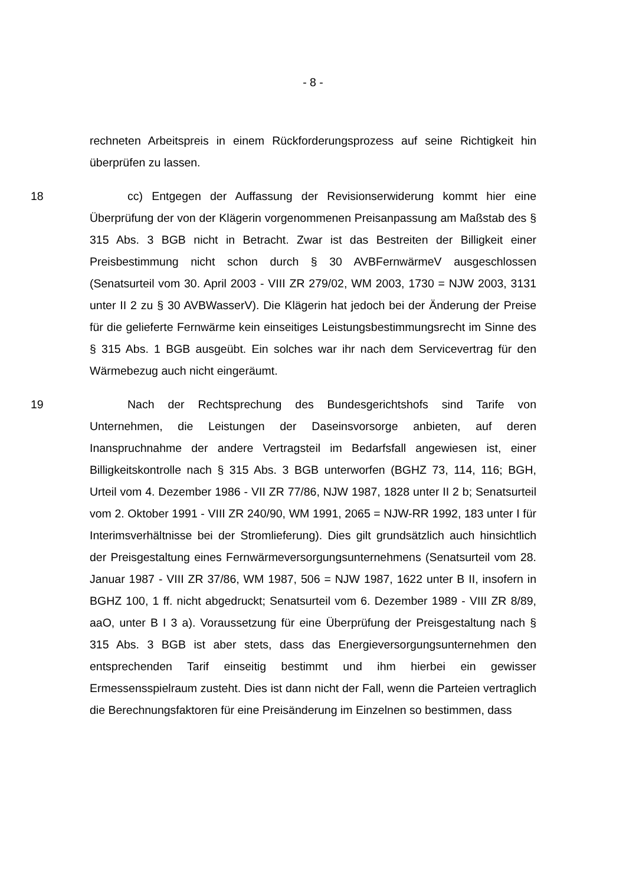- 8 -
rechneten Arbeitspreis in einem Rückforderungsprozess auf seine Richtigkeit hin überprüfen zu lassen.
18 cc) Entgegen der Auffassung der Revisionserwiderung kommt hier eine Überprüfung der von der Klägerin vorgenommenen Preisanpassung am Maßstab des § 315 Abs. 3 BGB nicht in Betracht. Zwar ist das Bestreiten der Billigkeit einer Preisbestimmung nicht schon durch § 30 AVBFernwärmeV ausgeschlossen (Senatsurteil vom 30. April 2003 - VIII ZR 279/02, WM 2003, 1730 = NJW 2003, 3131 unter II 2 zu § 30 AVBWasserV). Die Klägerin hat jedoch bei der Änderung der Preise für die gelieferte Fernwärme kein einseitiges Leistungsbestimmungsrecht im Sinne des § 315 Abs. 1 BGB ausgeübt. Ein solches war ihr nach dem Servicevertrag für den Wärmebezug auch nicht eingeräumt.
19 Nach der Rechtsprechung des Bundesgerichtshofs sind Tarife von Unternehmen, die Leistungen der Daseinsvorsorge anbieten, auf deren Inanspruchnahme der andere Vertragsteil im Bedarfsfall angewiesen ist, einer Billigkeitskontrolle nach § 315 Abs. 3 BGB unterworfen (BGHZ 73, 114, 116; BGH, Urteil vom 4. Dezember 1986 - VII ZR 77/86, NJW 1987, 1828 unter II 2 b; Senatsurteil vom 2. Oktober 1991 - VIII ZR 240/90, WM 1991, 2065 = NJW-RR 1992, 183 unter I für Interimsverhältnisse bei der Stromlieferung). Dies gilt grundsätzlich auch hinsichtlich der Preisgestaltung eines Fernwärmeversorgungsunternehmens (Senatsurteil vom 28. Januar 1987 - VIII ZR 37/86, WM 1987, 506 = NJW 1987, 1622 unter B II, insofern in BGHZ 100, 1 ff. nicht abgedruckt; Senatsurteil vom 6. Dezember 1989 - VIII ZR 8/89, aaO, unter B I 3 a). Voraussetzung für eine Überprüfung der Preisgestaltung nach § 315 Abs. 3 BGB ist aber stets, dass das Energieversorgungsunternehmen den entsprechenden Tarif einseitig bestimmt und ihm hierbei ein gewisser Ermessensspielraum zusteht. Dies ist dann nicht der Fall, wenn die Parteien vertraglich die Berechnungsfaktoren für eine Preisänderung im Einzelnen so bestimmen, dass